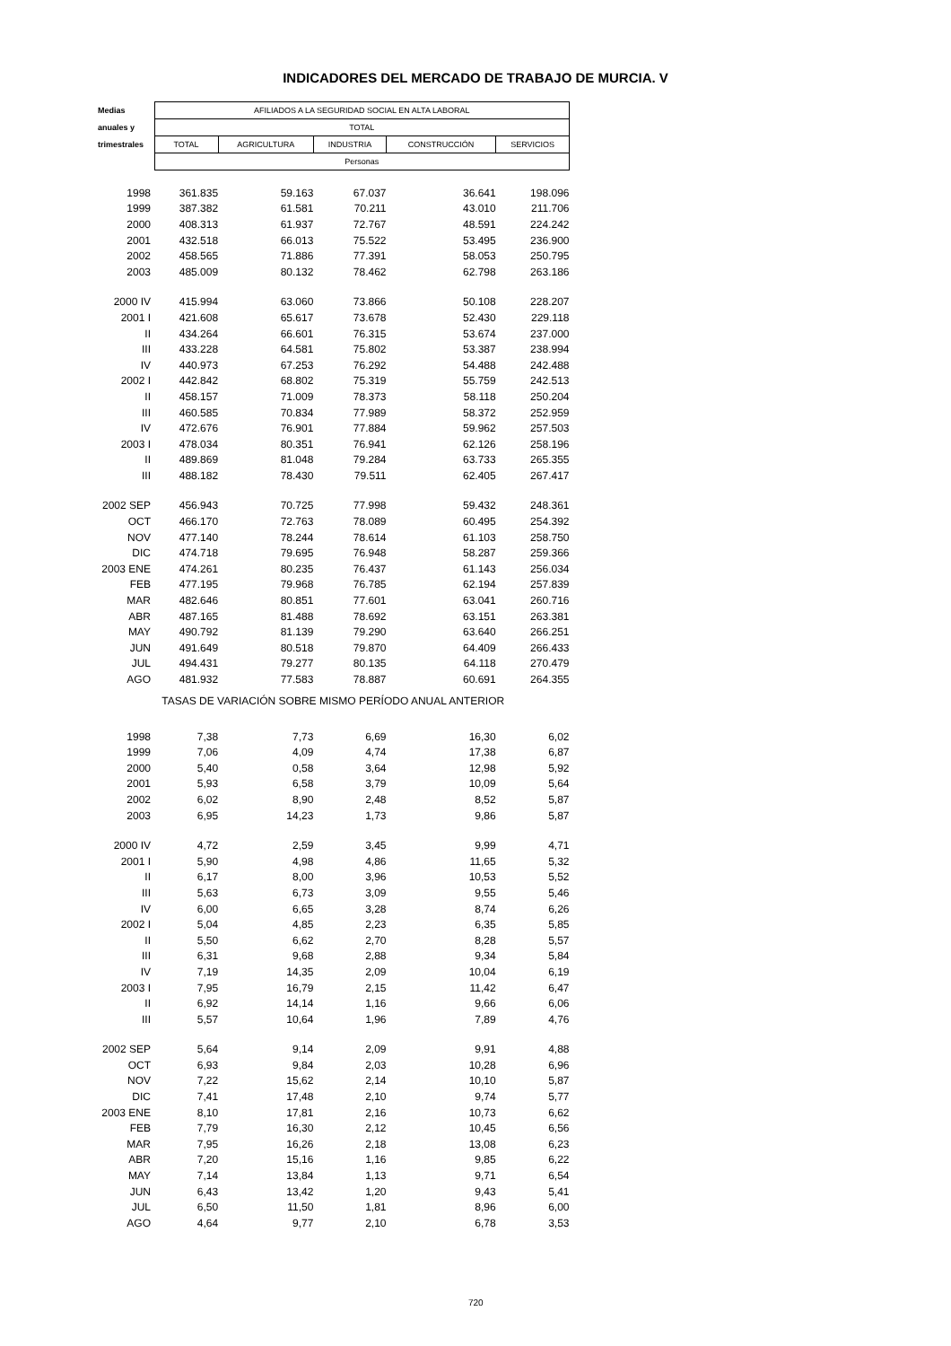INDICADORES DEL MERCADO DE TRABAJO DE MURCIA. V
| Medias | AFILIADOS A LA SEGURIDAD SOCIAL EN ALTA LABORAL | | | | |
| anuales y | TOTAL | | | | |
| trimestrales | TOTAL | AGRICULTURA | INDUSTRIA | CONSTRUCCIÓN | SERVICIOS |
| | Personas | | | | |
| 1998 | 361.835 | 59.163 | 67.037 | 36.641 | 198.096 |
| 1999 | 387.382 | 61.581 | 70.211 | 43.010 | 211.706 |
| 2000 | 408.313 | 61.937 | 72.767 | 48.591 | 224.242 |
| 2001 | 432.518 | 66.013 | 75.522 | 53.495 | 236.900 |
| 2002 | 458.565 | 71.886 | 77.391 | 58.053 | 250.795 |
| 2003 | 485.009 | 80.132 | 78.462 | 62.798 | 263.186 |
| 2000 IV | 415.994 | 63.060 | 73.866 | 50.108 | 228.207 |
| 2001 I | 421.608 | 65.617 | 73.678 | 52.430 | 229.118 |
| II | 434.264 | 66.601 | 76.315 | 53.674 | 237.000 |
| III | 433.228 | 64.581 | 75.802 | 53.387 | 238.994 |
| IV | 440.973 | 67.253 | 76.292 | 54.488 | 242.488 |
| 2002 I | 442.842 | 68.802 | 75.319 | 55.759 | 242.513 |
| II | 458.157 | 71.009 | 78.373 | 58.118 | 250.204 |
| III | 460.585 | 70.834 | 77.989 | 58.372 | 252.959 |
| IV | 472.676 | 76.901 | 77.884 | 59.962 | 257.503 |
| 2003 I | 478.034 | 80.351 | 76.941 | 62.126 | 258.196 |
| II | 489.869 | 81.048 | 79.284 | 63.733 | 265.355 |
| III | 488.182 | 78.430 | 79.511 | 62.405 | 267.417 |
| 2002 SEP | 456.943 | 70.725 | 77.998 | 59.432 | 248.361 |
| OCT | 466.170 | 72.763 | 78.089 | 60.495 | 254.392 |
| NOV | 477.140 | 78.244 | 78.614 | 61.103 | 258.750 |
| DIC | 474.718 | 79.695 | 76.948 | 58.287 | 259.366 |
| 2003 ENE | 474.261 | 80.235 | 76.437 | 61.143 | 256.034 |
| FEB | 477.195 | 79.968 | 76.785 | 62.194 | 257.839 |
| MAR | 482.646 | 80.851 | 77.601 | 63.041 | 260.716 |
| ABR | 487.165 | 81.488 | 78.692 | 63.151 | 263.381 |
| MAY | 490.792 | 81.139 | 79.290 | 63.640 | 266.251 |
| JUN | 491.649 | 80.518 | 79.870 | 64.409 | 266.433 |
| JUL | 494.431 | 79.277 | 80.135 | 64.118 | 270.479 |
| AGO | 481.932 | 77.583 | 78.887 | 60.691 | 264.355 |
| TASAS DE VARIACIÓN SOBRE MISMO PERÍODO ANUAL ANTERIOR | | | | | |
| 1998 | 7,38 | 7,73 | 6,69 | 16,30 | 6,02 |
| 1999 | 7,06 | 4,09 | 4,74 | 17,38 | 6,87 |
| 2000 | 5,40 | 0,58 | 3,64 | 12,98 | 5,92 |
| 2001 | 5,93 | 6,58 | 3,79 | 10,09 | 5,64 |
| 2002 | 6,02 | 8,90 | 2,48 | 8,52 | 5,87 |
| 2003 | 6,95 | 14,23 | 1,73 | 9,86 | 5,87 |
| 2000 IV | 4,72 | 2,59 | 3,45 | 9,99 | 4,71 |
| 2001 I | 5,90 | 4,98 | 4,86 | 11,65 | 5,32 |
| II | 6,17 | 8,00 | 3,96 | 10,53 | 5,52 |
| III | 5,63 | 6,73 | 3,09 | 9,55 | 5,46 |
| IV | 6,00 | 6,65 | 3,28 | 8,74 | 6,26 |
| 2002 I | 5,04 | 4,85 | 2,23 | 6,35 | 5,85 |
| II | 5,50 | 6,62 | 2,70 | 8,28 | 5,57 |
| III | 6,31 | 9,68 | 2,88 | 9,34 | 5,84 |
| IV | 7,19 | 14,35 | 2,09 | 10,04 | 6,19 |
| 2003 I | 7,95 | 16,79 | 2,15 | 11,42 | 6,47 |
| II | 6,92 | 14,14 | 1,16 | 9,66 | 6,06 |
| III | 5,57 | 10,64 | 1,96 | 7,89 | 4,76 |
| 2002 SEP | 5,64 | 9,14 | 2,09 | 9,91 | 4,88 |
| OCT | 6,93 | 9,84 | 2,03 | 10,28 | 6,96 |
| NOV | 7,22 | 15,62 | 2,14 | 10,10 | 5,87 |
| DIC | 7,41 | 17,48 | 2,10 | 9,74 | 5,77 |
| 2003 ENE | 8,10 | 17,81 | 2,16 | 10,73 | 6,62 |
| FEB | 7,79 | 16,30 | 2,12 | 10,45 | 6,56 |
| MAR | 7,95 | 16,26 | 2,18 | 13,08 | 6,23 |
| ABR | 7,20 | 15,16 | 1,16 | 9,85 | 6,22 |
| MAY | 7,14 | 13,84 | 1,13 | 9,71 | 6,54 |
| JUN | 6,43 | 13,42 | 1,20 | 9,43 | 5,41 |
| JUL | 6,50 | 11,50 | 1,81 | 8,96 | 6,00 |
| AGO | 4,64 | 9,77 | 2,10 | 6,78 | 3,53 |
720